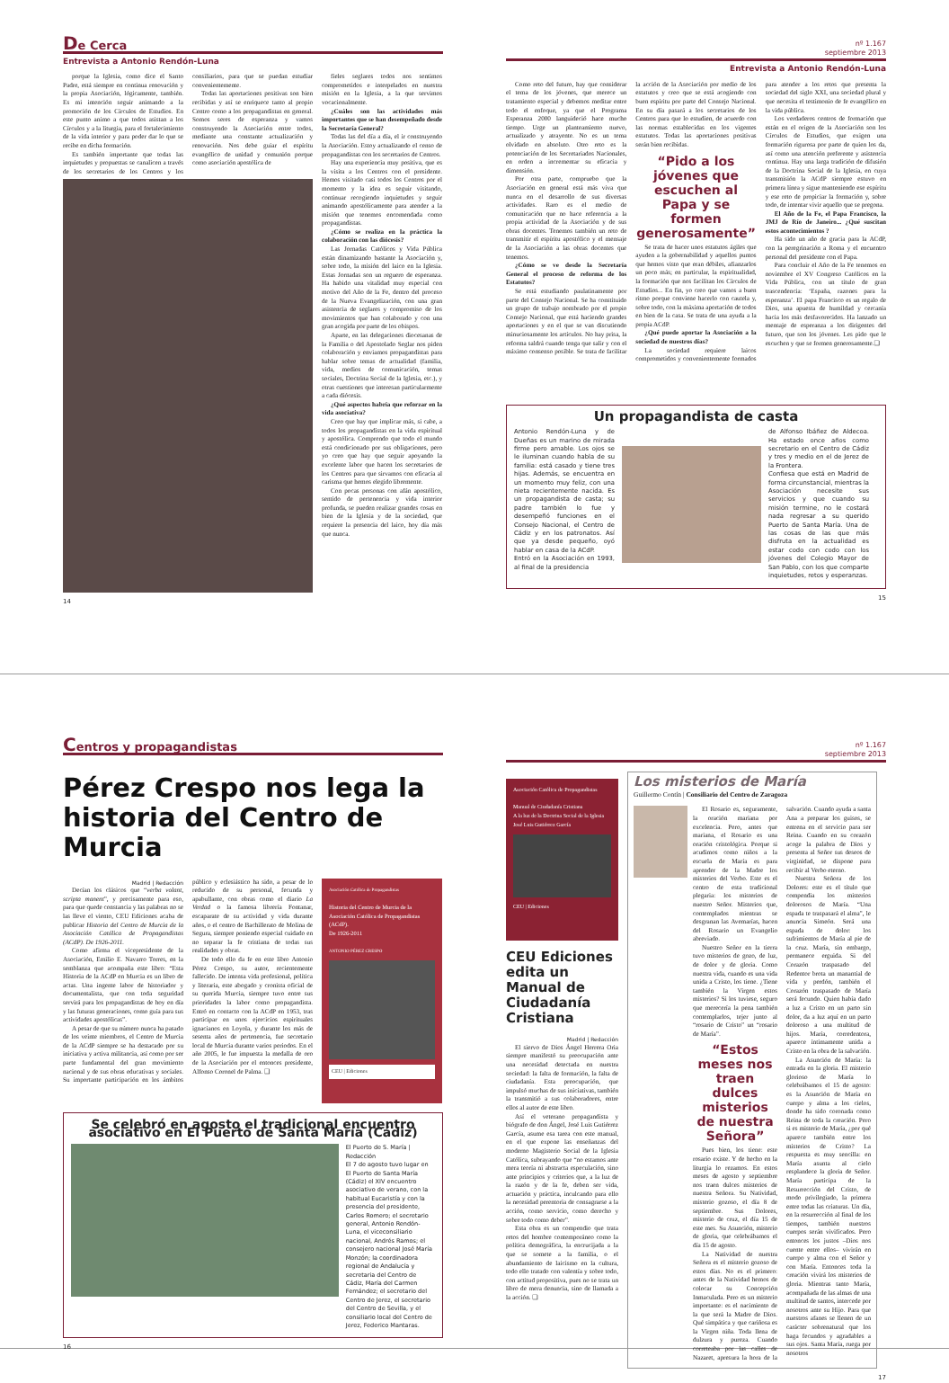De Cerca
Entrevista a Antonio Rendón-Luna
porque la Iglesia, como dice el Santo Padre, está siempre en continua renovación y la propia Asociación, lógicamente, también. Es mi intención seguir animando a la promoción de los Círculos de Estudios. En este punto animo a que todos asistan a los Círculos y a la liturgia, para el fortalecimiento de la vida interior y para poder dar lo que se recibe en dicha formación.
Es también importante que todas las inquietudes y propuestas se canalicen a través de los secretarios de los Centros y los consiliarios, para que se puedan estudiar convenientemente.
Todas las aportaciones positivas son bien recibidas y así se enriquece tanto al propio Centro como a los propagandistas en general. Somos seres de esperanza y vamos construyendo la Asociación entre todos, mediante una constante actualización y renovación. Nos debe guiar el espíritu evangélico de unidad y comunión porque como asociación apostólica de
fieles seglares todos nos sentimos comprometidos e interpelados en nuestra misión en la Iglesia, a la que servimos vocacionalmente.
¿Cuáles son las actividades más importantes que se han desempeñado desde la Secretaría General?
Todas las del día a día, el ir construyendo la Asociación. Estoy actualizando el censo de propagandistas con los secretarios de Centros.
Hay una experiencia muy positiva, que es la visita a los Centros con el presidente. Hemos visitado casi todos los Centros por el momento y la idea es seguir visitando, continuar recogiendo inquietudes y seguir animando apostólicamente para atender a la misión que tenemos encomendada como propagandistas.
¿Cómo se realiza en la práctica la colaboración con las diócesis?
Las Jornadas Católicos y Vida Pública están dinamizando bastante la Asociación y, sobre todo, la misión del laico en la Iglesia. Estas Jornadas son un reguero de esperanza. Ha habido una vitalidad muy especial con motivo del Año de la Fe, dentro del proceso de la Nueva Evangelización, con una gran asistencia de seglares y compromiso de los movimientos que han colaborado y con una gran acogida por parte de los obispos.
Aparte, en las delegaciones diocesanas de la Familia o del Apostolado Seglar nos piden colaboración y enviamos propagandistas para hablar sobre temas de actualidad (familia, vida, medios de comunicación, temas sociales, Doctrina Social de la Iglesia, etc.), y otras cuestiones que interesan particularmente a cada diócesis.
¿Qué aspectos habría que reforzar en la vida asociativa?
Creo que hay que implicar más, si cabe, a todos los propagandistas en la vida espiritual y apostólica. Comprendo que todo el mundo está condicionado por sus obligaciones, pero yo creo que hay que seguir apoyando la excelente labor que hacen los secretarios de los Centros para que sirvamos con eficacia al carisma que hemos elegido libremente.
Con pocas personas con afán apostólico, sentido de pertenencia y vida interior profunda, se pueden realizar grandes cosas en bien de la Iglesia y de la sociedad, que requiere la presencia del laico, hoy día más que nunca.
14
nº 1.167
septiembre 2013
Entrevista a Antonio Rendón-Luna
Como reto del futuro, hay que considerar el tema de los jóvenes, que merece un tratamiento especial y debemos meditar entre todo el enfoque, ya que el Programa Esperanza 2000 languideció hace mucho tiempo. Urge un planteamiento nuevo, actualizado y atrayente. No es un tema olvidado en absoluto. Otro reto es la potenciación de los Secretariados Nacionales, en orden a incrementar su eficacia y dimensión.
Por otra parte, compruebo que la Asociación en general está más viva que nunca en el desarrollo de sus diversas actividades. Raro es el medio de comunicación que no hace referencia a la propia actividad de la Asociación y de sus obras docentes. Tenemos también un reto de transmitir el espíritu apostólico y el mensaje de la Asociación a las obras docentes que tenemos.
¿Cómo se ve desde la Secretaría General el proceso de reforma de los Estatutos?
Se está estudiando paulatinamente por parte del Consejo Nacional. Se ha constituido un grupo de trabajo nombrado por el propio Consejo Nacional, que está haciendo grandes aportaciones y en el que se van discutiendo minuciosamente los artículos. No hay prisa, la reforma saldrá cuando tenga que salir y con el máximo consenso posible. Se trata de facilitar la acción de la Asociación por medio de los estatutos y creo que se está acogiendo con buen espíritu por parte del Consejo Nacional. En su día pasará a los secretarios de los Centros para que lo estudien, de acuerdo con las normas establecidas en los vigentes estatutos. Todas las aportaciones positivas serán bien recibidas.
“Pido a los jóvenes que escuchen al Papa y se formen generosamente”
Se trata de hacer unos estatutos ágiles que ayuden a la gobernabilidad y aquellos puntos que hemos visto que eran débiles, afianzarlos un poco más; en particular, la espiritualidad, la formación que nos facilitan los Círculos de Estudios... En fin, yo creo que vamos a buen ritmo porque conviene hacerlo con cautela y, sobre todo, con la máxima aportación de todos en bien de la casa. Se trata de una ayuda a la propia ACdP.
¿Qué puede aportar la Asociación a la sociedad de nuestros días?
La sociedad requiere laicos comprometidos y convenientemente formados para atender a los retos que presenta la sociedad del siglo XXI, una sociedad plural y que necesita el testimonio de fe evangélico en la vida pública.
Los verdaderos centros de formación que están en el origen de la Asociación son los Círculos de Estudios, que exigen una formación rigurosa por parte de quien los da, así como una atención preferente y asistencia continua. Hay una larga tradición de difusión de la Doctrina Social de la Iglesia, en cuya transmisión la ACdP siempre estuvo en primera línea y sigue manteniendo ese espíritu y ese reto de propiciar la formación y, sobre todo, de intentar vivir aquello que se pregona.
El Año de la Fe, el Papa Francisco, la JMJ de Río de Janeiro... ¿Qué suscitan estos acontecimientos ?
Ha sido un año de gracia para la ACdP, con la peregrinación a Roma y el encuentro personal del presidente con el Papa.
Para concluir el Año de la Fe tenemos en noviembre el XV Congreso Católicos en la Vida Pública, con un título de gran trascendencia: ‘España, razones para la esperanza’. El papa Francisco es un regalo de Dios, una apuesta de humildad y cercanía hacia los más desfavorecidos. Ha lanzado un mensaje de esperanza a los dirigentes del futuro, que son los jóvenes. Les pido que le escuchen y que se formen generosamente.❑
Un propagandista de casta
Antonio Rendón-Luna y de Dueñas es un marino de mirada firme pero amable. Los ojos se le iluminan cuando habla de su familia: está casado y tiene tres hijas. Además, se encuentra en un momento muy feliz, con una nieta recientemente nacida. Es un propagandista de casta; su padre también lo fue y desempeñó funciones en el Consejo Nacional, el Centro de Cádiz y en los patronatos. Así que ya desde pequeño, oyó hablar en casa de la ACdP.
Entró en la Asociación en 1993, al final de la presidencia
de Alfonso Ibáñez de Aldecoa. Ha estado once años como secretario en el Centro de Cádiz y tres y medio en el de Jerez de la Frontera.
Confiesa que está en Madrid de forma circunstancial, mientras la Asociación necesite sus servicios y que cuando su misión termine, no le costará nada regresar a su querido Puerto de Santa María. Una de las cosas de las que más disfruta en la actualidad es estar codo con codo con los jóvenes del Colegio Mayor de San Pablo, con los que comparte inquietudes, retos y esperanzas.
15
Centros y propagandistas
Pérez Crespo nos lega la historia del Centro de Murcia
Madrid | Redacción
Decían los clásicos que “verba volant, scripta manent”, y precisamente para eso, para que quede constancia y las palabras no se las lleve el viento, CEU Ediciones acaba de publicar Historia del Centro de Murcia de la Asociación Católica de Propagandistas (ACdP). De 1926-2011.
Como afirma el vicepresidente de la Asociación, Emilio E. Navarro Torres, en la semblanza que acompaña este libro: “Esta Historia de la ACdP en Murcia es un libro de actas. Una ingente labor de historiador y documentalista, que con toda seguridad servirá para los propagandistas de hoy en día y las futuras generaciones, como guía para sus actividades apostólicas”.
A pesar de que su número nunca ha pasado de los veinte miembros, el Centro de Murcia de la ACdP siempre se ha destacado por su iniciativa y activa militancia, así como por ser parte fundamental del gran movimiento nacional y de sus obras educativas y sociales. Su importante participación en los ámbitos público y eclesiástico ha sido, a pesar de lo reducido de su personal, fecunda y apabullante, con obras como el diario La Verdad o la famosa librería Fontanar, escaparate de su actividad y vida durante años, o el centro de Bachillerato de Molina de Segura, siempre poniendo especial cuidado en no separar la fe cristiana de todas sus realidades y obras.
De todo ello da fe en este libro Antonio Pérez Crespo, su autor, recientemente fallecido. De intensa vida profesional, política y literaria, este abogado y cronista oficial de su querida Murcia, siempre tuvo entre sus prioridades la labor como propagandista. Entró en contacto con la ACdP en 1953, tras participar en unos ejercicios espirituales ignacianos en Loyola, y durante los más de sesenta años de pertenencia, fue secretario local de Murcia durante varios periodos. En el año 2005, le fue impuesta la medalla de oro de la Asociación por el entonces presidente, Alfonso Coronel de Palma. ❑
Asociación Católica de Propagandistas
Historia del Centro de Murcia de la Asociación Católica de Propagandistas (ACdP).
De 1926-2011
ANTONIO PÉREZ CRESPO
CEU | Ediciones
Se celebró en agosto el tradicional encuentro asociativo en El Puerto de Santa María (Cádiz)
El Puerto de S. María | Redacción
El 7 de agosto tuvo lugar en El Puerto de Santa María (Cádiz) el XIV encuentro asociativo de verano, con la habitual Eucaristía y con la presencia del presidente, Carlos Romero; el secretario general, Antonio Rendón-Luna, el viceconsiliario nacional, Andrés Ramos; el consejero nacional José María Monzón; la coordinadora regional de Andalucía y secretaria del Centro de Cádiz, María del Carmen Fernández; el secretario del Centro de Jerez, el secretario del Centro de Sevilla, y el consiliario local del Centro de Jerez, Federico Mantaras.
16
nº 1.167
septiembre 2013
Asociación Católica de Propagandistas
Manual de Ciudadanía Cristiana
A la luz de la Doctrina Social de la Iglesia
José Luis Gutiérrez García
CEU | Ediciones
CEU Ediciones edita un Manual de Ciudadanía Cristiana
Madrid | Redacción
El siervo de Dios Ángel Herrera Oria siempre manifestó su preocupación ante una necesidad detectada en nuestra sociedad: la falta de formación, la falta de ciudadanía. Esta preocupación, que impulsó muchas de sus iniciativas, también la transmitió a sus colaboradores, entre ellos al autor de este libro.
Así el veterano propagandista y biógrafo de don Ángel, José Luis Gutiérrez García, asume esa tarea con este manual, en el que expone las enseñanzas del moderno Magisterio Social de la Iglesia Católica, subrayando que “no estamos ante mera teoría ni abstracta especulación, sino ante principios y criterios que, a la luz de la razón y de la fe, deben ser vida, actuación y práctica, inculcando para ello la necesidad perentoria de consagrarse a la acción, como servicio, como derecho y sobre todo como deber”.
Esta obra es un compendio que trata retos del hombre contemporáneo como la política demográfica, la encrucijada a la que se somete a la familia, o el abundamiento de laicismo en la cultura, todo ello tratado con valentía y sobre todo, con actitud propositiva, pues no se trata un libro de mera denuncia, sino de llamada a la acción. ❑
Los misterios de María
Guillermo Contín | Consiliario del Centro de Zaragoza
El Rosario es, seguramente, la oración mariana por excelencia. Pero, antes que mariana, el Rosario es una oración cristológica. Porque si acudimos como niños a la escuela de María es para aprender de la Madre los misterios del Verbo. Este es el centro de esta tradicional plegaria: los misterios de nuestro Señor. Misterios que, contemplados mientras se desgranan las Avemarías, hacen del Rosario un Evangelio abreviado.
Nuestro Señor en la tierra tuvo misterios de gozo, de luz, de dolor y de gloria. Como nuestra vida, cuando es una vida unida a Cristo, los tiene. ¿Tiene también la Virgen estos misterios? Si los tuviese, seguro que merecería la pena también contemplarlos, tejer junto al “rosario de Cristo” un “rosario de María”.
“Estos meses nos traen dulces misterios de nuestra Señora”
Pues bien, los tiene: este rosario existe. Y de hecho en la liturgia lo rezamos. En estos meses de agosto y septiembre nos traen dulces misterios de nuestra Señora. Su Natividad, misterio gozoso, el día 8 de septiembre. Sus Dolores, misterio de cruz, el día 15 de este mes. Su Asunción, misterio de gloria, que celebrábamos el día 15 de agosto.
La Natividad de nuestra Señora es el misterio gozoso de estos días. No es el primero: antes de la Natividad hemos de colocar su Concepción Inmaculada. Pero es un misterio importante: es el nacimiento de la que será la Madre de Dios. Qué simpática y que cariñosa es la Virgen niña. Toda llena de dulzura y pureza. Cuando correteaba por las calles de Nazaret, apresura la hora de la salvación. Cuando ayuda a santa Ana a preparar los guisos, se entrena en el servicio para ser Reina. Cuando en su corazón acoge la palabra de Dios y presenta al Señor sus deseos de virginidad, se dispone para recibir al Verbo eterno.
Nuestra Señora de los Dolores: este es el título que compendia los misterios dolorosos de María. “Una espada te traspasará el alma”, le anuncia Simeón. Será una espada de dolor: los sufrimientos de María al pie de la cruz. María, sin embargo, permanece erguida. Si del Corazón traspasado del Redentor brota un manantial de vida y perdón, también el Corazón traspasado de María será fecundo. Quien había dado a luz a Cristo en un parto sin dolor, da a luz aquí en un parto doloroso a una multitud de hijos. María, corredentora, aparece íntimamente unida a Cristo en la obra de la salvación.
La Asunción de María: la entrada en la gloria. El misterio glorioso de María lo celebrábamos el 15 de agosto: es la Asunción de María en cuerpo y alma a los cielos, donde ha sido coronada como Reina de toda la creación. Pero si es misterio de María, ¿por qué aparece también entre los misterios de Cristo? La respuesta es muy sencilla: en María asunta al cielo resplandece la gloria de Señor. María participa de la Resurrección del Cristo, de modo privilegiado, la primera entre todas las criaturas. Un día, en la resurrección al final de los tiempos, también nuestros cuerpos serán vivificados. Pero entonces los justos –Dios nos cuente entre ellos– vivirán en cuerpo y alma con el Señor y con María. Entonces toda la creación vivirá los misterios de gloria. Mientras tanto María, acompañada de las almas de una multitud de santos, intercede por nosotros ante su Hijo. Para que nuestros afanes se llenen de un carácter sobrenatural que los haga fecundos y agradables a sus ojos. Santa María, ruega por nosotros
17